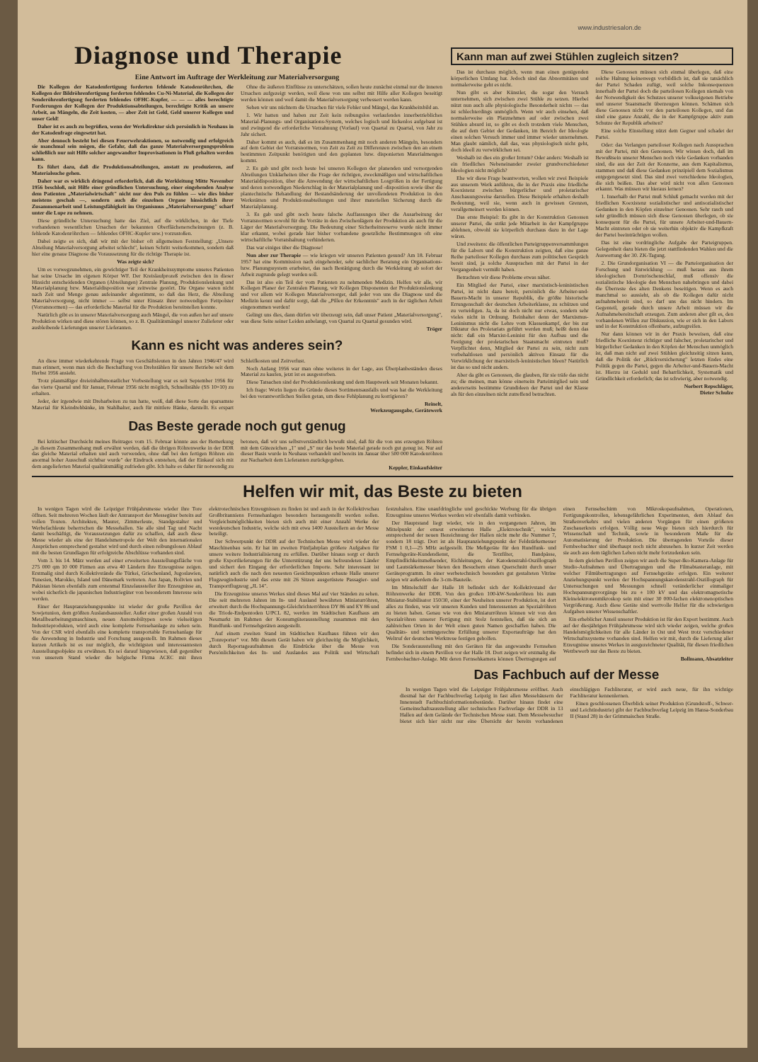www.industriesalon.de
Diagnose und Therapie
Eine Antwort im Auftrage der Werkleitung zur Materialversorgung
Die Kollegen der Katodenfertigung forderten fehlende Katodenröhrchen, die Kollegen der Bildröhrenfertigung forderten fehlendes Cu-Ni-Material, die Kollegen der Senderöhrenfertigung forderten fehlendes OFHC-Kupfer, — — — alles berechtigte Forderungen der Kollegen der Produktionsabteilungen, berechtigte Kritik an unsere Arbeit, an Mängeln, die Zeit kosten, — aber Zeit ist Geld, Geld unserer Kollegen und unser Geld!
Daher ist es auch zu begrüßen, wenn der Werkdirektor sich persönlich in Neuhaus in der Katodenfrage eingesetzt hat.
Aber dennoch besteht bei diesen Feuerwehraktionen, so notwendig und erfolgreich sie manchmal sein mögen, die Gefahr, daß das ganze Materialversorgungsproblem schließlich nur mit Hilfe solcher angewandter Improvisationen in Fluß gehalten werden kann.
Es führt dazu, daß die Produktionsabteilungen, anstatt zu produzieren, auf Materialsuche gehen.
Daher war es wirklich dringend erforderlich, daß die Werkleitung Mitte November 1956 beschloß, mit Hilfe einer gründlichen Untersuchung, einer eingehenden Analyse dem Patienten „Materialwirtschaft" nicht nur den Puls zu fühlen — wie dies bisher meistens geschah —, sondern auch die einzelnen Organe hinsichtlich ihrer Zusammenarbeit und Leistungsfähigkeit im Organismus „Materialversorgung" scharf unter die Lupe zu nehmen.
Diese gründliche Untersuchung hatte das Ziel, auf die wirklichen, in der Tiefe vorhandenen wesentlichen Ursachen der bekannten Oberflächenerscheinungen (z. B. fehlende Katodenröhrchen — fehlendes OFHC-Kupfer usw.) vorzustoßen.
Dabei zeigte es sich, daß wir mit der bisher oft allgemeinen Feststellung: „Unsere Abteilung Materialversorgung arbeitet schlecht", keinen Schritt weiterkommen, sondern daß hier eine genaue Diagnose die Voraussetzung für die richtige Therapie ist.
Was zeigte sich?
Um es vorwegzunehmen, ein gewichtiger Teil der Krankheitssymptome unseres Patienten hat seine Ursache im eigenen Körper WF. Der Kreislaufprozeß zwischen den in dieser Hinsicht entscheidenden Organen (Abteilungen) Zentrale Planung, Produktionslenkung und Materialplanung bzw. Materialdisposition war zeitweise gestört. Die Organe waren nicht nach Zeit und Menge genau aufeinander abgestimmt, so daß das Herz, die Abteilung Materialversorgung, nicht immer — selbst unter Einsatz ihrer notwendigen Fettpolster (Vorratsnormen) — das erforderliche Material für die Produktion bereitstellen konnte.
Natürlich gibt es in unserer Materialversorgung auch Mängel, die von außen her auf unsere Produktion wirken und diese stören können, so z. B. Qualitätsmängel unserer Zulieferer oder ausbleibende Lieferungen unserer Lieferanten.
Ohne die äußeren Einflüsse zu unterschätzen, sollen heute zunächst einmal nur die inneren Ursachen aufgezeigt werden, weil diese von uns selbst mit Hilfe aller Kollegen beseitigt werden können und weil damit die Materialversorgung verbessert werden kann.
Sehen wir uns nüchtern die Ursachen für viele Fehler und Mängel, das Krankheitsbild an.
1. Wir hatten und haben zur Zeit kein reibungslos verlaufendes innerbetriebliches Material-Planungs- und Organisations-System, welches logisch und lückenlos aufgebaut ist und zwingend die erforderliche Verzahnung (Vorlauf) von Quartal zu Quartal, von Jahr zu Jahr sichert.
Daher kommt es auch, daß es im Zusammenhang mit noch anderen Mängeln, besonders auf dem Gebiet der Vorratsnormen, von Zeit zu Zeit zu Differenzen zwischen den an einem bestimmten Zeitpunkt benötigten und den geplanten bzw. disponierten Materialmengen kommt.
2. Es gab und gibt noch heute bei unseren Kollegen der planenden und versorgenden Abteilungen Unklarheiten über die Frage der richtigen, zweckmäßigen und wirtschaftlichen Materialdisposition, über die Anwendung der wirtschaftlichen Losgrößen in der Fertigung und deren notwendigen Niederschlag in der Materialplanung und -disposition sowie über die plantechnische Behandlung der Bestandsänderung der unvollendeten Produktion in den Werkstätten und Produktionsabteilungen und ihrer materiellen Sicherung durch die Materialplanung.
3. Es gab und gibt noch heute falsche Auffassungen über die Ausarbeitung der Vorratsnormen sowohl für die Vorräte in den Zwischenlägern der Produktion als auch für die Läger der Materialversorgung. Die Bedeutung einer Sicherheitsreserve wurde nicht immer klar erkannt, wobei gerade hier bisher vorhandene gesetzliche Bestimmungen oft eine wirtschaftliche Vorratshaltung verhinderten.
Das war einiges über die Diagnose!
Nun aber zur Therapie — wie kriegen wir unseren Patienten gesund? Am 18. Februar 1957 hat eine Kommission nach eingehender, sehr sachlicher Beratung ein Organisations- bzw. Planungssystem erarbeitet, das nach Bestätigung durch die Werkleitung ab sofort der Arbeit zugrunde gelegt werden soll.
Das ist also ein Teil der vom Patienten zu nehmenden Medizin. Helfen wir alle, wir Kollegen Planer der Zentralen Planung, wir Kollegen Disponenten der Produktionslenkung und vor allem wir Kollegen Materialversorger, daß jeder von uns die Diagnose und die Medizin kennt und dafür sorgt, daß die „Pillen der Erkenntnis" auch in der täglichen Arbeit eingenommen werden!
Gelingt uns dies, dann dürfen wir überzeugt sein, daß unser Patient „Materialversorgung", was diese Seite seiner Leiden anbelangt, von Quartal zu Quartal gesunden wird.
Tröger
Kann es nicht was anderes sein?
An diese immer wiederkehrende Frage von Geschäftsleuten in den Jahren 1946/47 wird man erinnert, wenn man sich die Beschaffung von Drehstählen für unsere Betriebe seit dem Herbst 1956 ansieht.
Trotz planmäßiger dreieinhalbmonatlicher Vorbestellung war es seit September 1956 für das vierte Quartal und für Januar, Februar 1956 nicht möglich, Schnellstähle (SS 10×10) zu erhalten.
Jeder, der irgendwie mit Dreharbeiten zu tun hatte, weiß, daß diese Sorte das sparsamste Material für Kleindrehbänke, im Stahlhalter, auch für mittlere Bänke, darstellt. Es erspart Schleifkosten und Zeitverlust.
Noch Anfang 1956 war man ohne weiteres in der Lage, aus Überplanbeständen dieses Material zu kaufen, jetzt ist es ausgestorben.
Diese Tatsachen sind der Produktionslenkung und dem Hauptwerk seit Monaten bekannt.
Ich frage: Worin liegen die Gründe dieses Sortimentsausfalls und was hat die Werkleitung bei den verantwortlichen Stellen getan, um diese Fehlplanung zu korrigieren?
Reinelt,
Werkzeugausgabe, Gerätewerk
Das Beste gerade noch gut genug
Bei kritischer Durchsicht meines Beitrages vom 15. Februar könnte aus der Bemerkung „in diesem Zusammenhang muß erwähnt werden, daß die übrigen Röhrenwerke in der DDR das gleiche Material erhalten und auch verwenden, ohne daß bei den fertigen Röhren ein anormal hoher Ausschuß sichtbar wurde" der Eindruck entstehen, daß der Einkauf sich mit dem angelieferten Material qualitätsmäßig zufrieden gibt. Ich halte es daher für notwendig zu betonen, daß wir uns selbstverständlich bewußt sind, daß für die von uns erzeugten Röhren mit dem Gütezeichen „1" und „S" nur das beste Material gerade noch gut genug ist. Nur auf dieser Basis wurde in Neuhaus verhandelt und bereits im Januar über 500 000 Katodenröhren zur Nacharbeit dem Lieferanten zurückgegeben.
Keppler, Einkaufsleiter
Kann man auf zwei Stühlen zugleich sitzen?
Das ist durchaus möglich, wenn man einen genügenden körperlichen Umfang hat. Jedoch sind das Abnormitäten und normalerweise geht es nicht.
Nun gibt es aber Künstler, die sogar den Versuch unternehmen, sich zwischen zwei Stühle zu setzen. Hierbei nützt nun auch alle physiologische Besonderheit nichts — das ist schlechterdings unmöglich. Wenn wir auch einsehen, daß normalerweise ein Platznehmen auf oder zwischen zwei Stühlen absurd ist, so gibt es doch trotzdem viele Menschen, die auf dem Gebiet der Gedanken, im Bereich der Ideologie einen solchen Versuch immer und immer wieder unternehmen. Man glaubt nämlich, daß das, was physiologisch nicht geht, doch ideell zu verwirklichen sei.
Weshalb ist dies ein großer Irrtum? Oder anders: Weshalb ist ein friedliches Nebeneinander zweier grundverschiedener Ideologien nicht möglich?
Ehe wir diese Frage beantworten, wollen wir zwei Beispiele aus unserem Werk anführen, die in der Praxis eine friedliche Koexistenz zwischen bürgerlicher und proletarischer Anschauungsweise darstellen. Diese Beispiele erhalten deshalb Bedeutung, weil sie, wenn auch in gewissen Grenzen, verallgemeinert werden können.
Das erste Beispiel: Es gibt in der Konstruktion Genossen unserer Partei, die strikt jede Mitarbeit in der Kampfgruppe ablehnen, obwohl sie körperlich durchaus dazu in der Lage wären.
Und zweitens: die öffentlichen Parteigruppenversammlungen für die Labors und die Konstruktion zeigten, daß eine ganze Reihe parteiloser Kollegen durchaus zum politischen Gespräch bereit sind, ja solche Aussprachen mit der Partei in der Vergangenheit vermißt haben.
Betrachten wir diese Probleme etwas näher.
Ein Mitglied der Partei, einer marxistisch-leninistischen Partei, ist nicht dazu bereit, persönlich die Arbeiter-und-Bauern-Macht in unserer Republik, die größte historische Errungenschaft der deutschen Arbeiterklasse, zu schützen und zu verteidigen. Ja, da ist doch nicht nur etwas, sondern sehr vieles nicht in Ordnung. Beinhaltet denn der Marxismus-Leninismus nicht die Lehre vom Klassenkampf, der bis zur Diktatur des Proletariats geführt werden muß; heißt denn das nicht: daß ein Marxist-Leninist für den Aufbau und die Festigung der proletarischen Staatsmacht eintreten muß? Verpflichtet denn, Mitglied der Partei zu sein, nicht zum vorbehaltlosen und persönlich aktiven Einsatz für die Verwirklichung der marxistisch-leninistischen Ideen? Natürlich ist das so und nicht anders.
Aber da gibt es Genossen, die glauben, für sie träfe das nicht zu; die meinen, man könne einerseits Parteimitglied sein und andererseits bestimmte Grundideen der Partei und der Klasse als für den einzelnen nicht zutreffend betrachten.
Diese Genossen müssen sich einmal überlegen, daß eine solche Haltung keineswegs vorbildlich ist, daß sie tatsächlich der Partei Schaden zufügt, weil solche Inkonsequenzen innerhalb der Partei doch die parteilosen Kollegen niemals von der Notwendigkeit des Schutzes unserer volkseigenen Betriebe und unserer Staatsmacht überzeugen können. Schämen sich diese Genossen nicht vor den parteilosen Kollegen, und das sind eine ganze Anzahl, die in der Kampfgruppe aktiv zum Schutze der Republik arbeiten?
Eine solche Einstellung nützt dem Gegner und schadet der Partei.
Oder: das Verlangen parteiloser Kollegen nach Aussprachen mit der Partei, mit den Genossen. Wir wissen doch, daß im Bewußtsein unserer Menschen noch viele Gedanken vorhanden sind, die aus der Zeit der Konzerne, aus dem Kapitalismus, stammen und daß diese Gedanken prinzipiell dem Sozialismus entgegengesetzt sind. Das sind zwei verschiedene Ideologien, die sich beißen. Das aber wird nicht von allen Genossen erkannt. Was müssen wir hieraus lernen?
1. Innerhalb der Partei muß Schluß gemacht werden mit der friedlichen Koexistenz sozialistischer und antisozialistischer Gedanken in den Köpfen einzelner Genossen. Sehr rasch und sehr gründlich müssen sich diese Genossen überlegen, ob sie konsequent für die Partei, für unsere Arbeiter-und-Bauern-Macht eintreten oder ob sie weiterhin objektiv die Kampfkraft der Partei beeinträchtigen wollen.
Das ist eine vordringliche Aufgabe der Parteigruppen. Gelegenheit dazu bieten die jetzt stattfindenden Wahlen und die Auswertung der 30. ZK-Tagung.
2. Die Grundorganisation VI — die Parteiorganisation der Forschung und Entwicklung — muß heraus aus ihrem ideologischen Dornröschenschlaf, muß offensiv die sozialistische Ideologie den Menschen nahebringen und dabei die Überreste des alten Denkens beseitigen. Wenn es auch manchmal so aussieht, als ob die Kollegen dafür nicht aufnahmebereit sind, so darf uns das nicht hindern. Im Gegenteil, gerade durch unsere Arbeit müssen wir die Aufnahmebereitschaft erzeugen. Zum anderen aber gilt es, den vorhandenen Willen zur Diskussion, wie er sich in den Labors und in der Konstruktion offenbarte, aufzugreifen.
Nur dann können wir in der Praxis beweisen, daß eine friedliche Koexistenz richtiger und falscher, proletarischer und bürgerlicher Gedanken in den Köpfen der Menschen unmöglich ist, daß man nicht auf zwei Stühlen gleichzeitig sitzen kann, daß die Politik der „Rückversicherung" letzten Endes eine Politik gegen die Partei, gegen die Arbeiter-und-Bauern-Macht ist. Hierzu ist Geduld und Beharrlichkeit, Systematik und Gründlichkeit erforderlich; das ist schwierig, aber notwendig.
Norbert Repschläger,
Dieter Schulze
Helfen wir mit, das Beste zu bieten
In wenigen Tagen wird die Leipziger Frühjahrsmesse wieder ihre Tore öffnen. Seit mehreren Wochen läuft der Antransport der Messegüter bereits auf vollen Touren. Architekten, Maurer, Zimmerleute, Standgestalter und Werbefachleute beherrschen die Messehallen. Sie alle sind Tag und Nacht damit beschäftigt, die Voraussetzungen dafür zu schaffen, daß auch diese Messe wieder als eine der Handelsmetropole der Welt den internationalen Ansprüchen entsprechend gestaltet wird und durch einen reibungslosen Ablauf mit die besten Grundlagen für erfolgreiche Abschlüsse vorhanden sind.
Vom 3. bis 14. März werden auf einer erweiterten Ausstellungsfläche von 275 000 qm 10 000 Firmen aus etwa 40 Ländern ihre Erzeugnisse zeigen. Erstmalig sind durch Kollektivstände die Türkei, Griechenland, Jugoslawien, Tunesien, Marokko, Island und Dänemark vertreten. Aus Japan, Bolivien und Pakistan bieten ebenfalls zum erstenmal Einzelaussteller ihre Erzeugnisse an, wobei sicherlich die japanischen Industriegüter von besonderem Interesse sein werden.
Einer der Hauptanziehungspunkte ist wieder der große Pavillon der Sowjetunion, dem größten Auslandsaussteller. Außer einer großen Anzahl von Metallbearbeitungsmaschinen, neuen Automobiltypen sowie vielseitigen Industrieprodukten, wird auch eine komplette Fernsehanlage zu sehen sein. Von der CSR wird ebenfalls eine komplette transportable Fernsehanlage für die Anwendung in Industrie und Forschung ausgestellt. Im Rahmen dieses kurzen Artikels ist es nur möglich, die wichtigsten und interessantesten Ausstellungsobjekte zu erwähnen. Es sei darauf hingewiesen, daß gegenüber von unserem Stand wieder die belgische Firma ACEC mit ihren elektrotechnischen Erzeugnissen zu finden ist und auch in der Kollektivschau Großbritanniens Fernsehanlagen besonders herausgestellt werden sollen. Vergleichsmöglichkeiten bieten sich auch mit einer Anzahl Werke der westdeutschen Industrie, welche sich mit etwa 1400 Ausstellern an der Messe beteiligt.
Der Schwerpunkt der DDR auf der Technischen Messe wird wieder der Maschinenbau sein. Er hat im zweiten Fünfjahrplan größere Aufgaben für unsere weitere Industrialisierung zu erfüllen. Darüber hinaus sorgt er durch große Exportlieferungen für die Unterstützung der uns befreundeten Länder und sichert den Eingang der erforderlichen Importe. Sehr interessant ist natürlich auch die nach den neuesten Gesichtspunkten erbaute Halle unserer Flugzeugindustrie und das erste mit 26 Sitzen ausgerüstete Passagier- und Transportflugzeug „JL 14".
Die Erzeugnisse unseres Werkes sind dieses Mal auf vier Ständen zu sehen. Die seit mehreren Jahren im In- und Ausland bewährten Miniaturröhren, erweitert durch die Hochspannungs-Gleichrichterröhren DY 86 und EY 86 und die Triode-Endpentoden U/PCL 82, werden im Städtischen Kaufhaus am Neumarkt im Rahmen der Konsumgüterausstellung zusammen mit den Rundfunk- und Fernsehgeräten ausgestellt.
Auf einem zweiten Stand im Städtischen Kaufhaus führen wir den „Tonreporter" vor. Mit diesem Gerät haben wir gleichzeitig die Möglichkeit, durch Reportageaufnahmen die Eindrücke über die Messe von Persönlichkeiten des In- und Auslandes aus Politik und Wirtschaft festzuhalten. Eine unaufdringliche und geschickte Werbung für die übrigen Erzeugnisse unseres Werkes werden wir ebenfalls damit verbinden.
Der Hauptstand liegt wieder, wie in den vergangenen Jahren, im Mittelpunkt der erneut erweiterten Halle „Elektrotechnik", welche entsprechend der neuen Bezeichnung der Hallen nicht mehr die Nummer 7, sondern 18 trägt. Dort ist als Hauptanziehungspunkt der Feldstärkemesser FSM 1 0,1—25 MHz aufgestellt. Die Meßgeräte für den Rundfunk- und Fernsehgeräte-Kundendienst, die Terzfilter, Bandpässe, Empfindlichkeitsmeßsender, Eichleitungen, der Katodenstrahl-Oszillograph und Lautstärkemesser bieten den Besuchern einen Querschnitt durch unser Geräteprogramm. In einer werbetechnisch besonders gut gestalteten Vitrine zeigen wir außerdem die 3-cm-Bauteile.
Im Mittelschiff der Halle 18 befindet sich der Kollektivstand der Röhrenwerke der DDR. Von den großen 100-kW-Senderöhren bis zum Miniatur-Stabilisator 150/30, einer der Neuheiten unserer Produktion, ist dort alles zu finden, was wir unseren Kunden und Interessenten an Spezialröhren zu bieten haben. Genau wie von den Miniaturröhren können wir von den Spezialröhren unserer Fertigung mit Stolz feststellen, daß sie sich an zahlreichen Orten in der Welt einen guten Namen geschaffen haben. Die Qualitäts- und termingerechte Erfüllung unserer Exportaufträge hat den Weltruf der deutschen Werktreue festigen geholfen.
Die Sonderausstellung mit den Geräten für das angewandte Fernsehen befindet sich in einem Pavillon vor der Halle 18. Dort zeigen wir erstmalig die Fernbeobachter-Anlage. Mit deren Fernsehkamera können Übertragungen auf einen Fernsehschirm von Mikroskopaufnahmen, Operationen, Fertigungskontrollen, lebensgefährlichen Experimenten, dem Ablauf des Straßenverkehrs und vielen anderen Vorgängen für einen größeren Zuschauerkreis erfolgen. Völlig neue Wege bieten sich hierdurch für Wissenschaft und Technik, sowie in besonderem Maße für die Automatisierung der Produktion. Die überragenden Vorteile dieser Fernbeobachter sind überhaupt noch nicht abzusehen. In kurzer Zeit werden sie auch aus dem täglichen Leben nicht mehr fortzudenken sein.
In dem gleichen Pavillon zeigen wir auch die Super-Iko-Kamera-Anlage für Studio-Aufnahmen und Übertragungen und die Filmabtasteranlage, mit welcher Filmübertragungen auf Fernsehgeräte erfolgen. Ein weiterer Anziehungspunkt werden der Hochspannungskatodenstrahl-Oszillograph für Untersuchungen und Messungen schnell veränderlicher einmaliger Hochspannungsvorgänge bis zu ± 100 kV und das elektromagnetische Kleinelektronenmikroskop sein mit einer 30 000-fachen elektronenoptischen Vergrößerung. Auch diese Geräte sind wertvolle Helfer für die schwierigen Aufgaben unserer Wissenschaftler.
Ein erheblicher Anteil unserer Produktion ist für den Export bestimmt. Auch auf der diesjährigen Frühjahrsmesse wird sich wieder zeigen, welche großen Handelsmöglichkeiten für alle Länder in Ost und West trotz verschiedener Wirtschaftssysteme vorhanden sind. Helfen wir mit, durch die Lieferung aller Erzeugnisse unseres Werkes in ausgezeichneter Qualität, für diesen friedlichen Wettbewerb nur das Beste zu bieten.
Bollmann, Absatzleiter
Das Fachbuch auf der Messe
In wenigen Tagen wird die Leipziger Frühjahrsmesse eröffnet. Auch diesmal hat der Fachbuchverlag Leipzig in fast allen Messehäusern der Innenstadt Fachbuchinformationsbestände. Darüber hinaus findet eine Gemeinschaftsausstellung aller technischen Fachverlage der DDR in 13 Hallen auf dem Gelände der Technischen Messe statt. Dem Messebesucher bietet sich hier nicht nur eine Übersicht der bereits vorhandenen einschlägigen Fachliteratur, er wird auch neue, für ihn wichtige Fachliteratur kennenlernen.
Einen geschlossenen Überblick seiner Produktion (Grundstoff-, Schwer- und Leichtindustrie) gibt der Fachbuchverlag Leipzig im Hansa-Sonderbau II (Stand 28) in der Grimmaischen Straße.